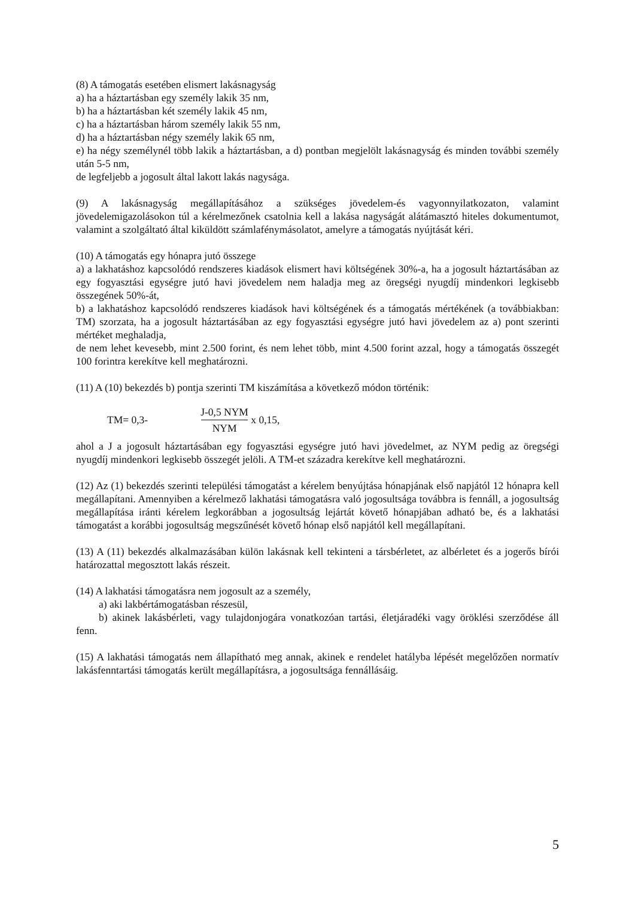(8) A támogatás esetében elismert lakásnagyság
a) ha a háztartásban egy személy lakik 35 nm,
b) ha a háztartásban két személy lakik 45 nm,
c) ha a háztartásban három személy lakik 55 nm,
d) ha a háztartásban négy személy lakik 65 nm,
e) ha négy személynél több lakik a háztartásban, a d) pontban megjelölt lakásnagyság és minden további személy után 5-5 nm,
de legfeljebb a jogosult által lakott lakás nagysága.
(9) A lakásnagyság megállapításához a szükséges jövedelem-és vagyonnyilatkozaton, valamint jövedelemigazolásokon túl a kérelmezőnek csatolnia kell a lakása nagyságát alátámasztó hiteles dokumentumot, valamint a szolgáltató által kiküldött számlafénymásolatot, amelyre a támogatás nyújtását kéri.
(10) A támogatás egy hónapra jutó összege
a) a lakhatáshoz kapcsolódó rendszeres kiadások elismert havi költségének 30%-a, ha a jogosult háztartásában az egy fogyasztási egységre jutó havi jövedelem nem haladja meg az öregségi nyugdíj mindenkori legkisebb összegének 50%-át,
b) a lakhatáshoz kapcsolódó rendszeres kiadások havi költségének és a támogatás mértékének (a továbbiakban: TM) szorzata, ha a jogosult háztartásában az egy fogyasztási egységre jutó havi jövedelem az a) pont szerinti mértéket meghaladja,
de nem lehet kevesebb, mint 2.500 forint, és nem lehet több, mint 4.500 forint azzal, hogy a támogatás összegét 100 forintra kerekítve kell meghatározni.
(11) A (10) bekezdés b) pontja szerinti TM kiszámítása a következő módon történik:
TM= 0,3- J-0,5 NYM NYM x 0,15,
ahol a J a jogosult háztartásában egy fogyasztási egységre jutó havi jövedelmet, az NYM pedig az öregségi nyugdíj mindenkori legkisebb összegét jelöli. A TM-et századra kerekítve kell meghatározni.
(12) Az (1) bekezdés szerinti települési támogatást a kérelem benyújtása hónapjának első napjától 12 hónapra kell megállapítani. Amennyiben a kérelmező lakhatási támogatásra való jogosultsága továbbra is fennáll, a jogosultság megállapítása iránti kérelem legkorábban a jogosultság lejártát követő hónapjában adható be, és a lakhatási támogatást a korábbi jogosultság megszűnését követő hónap első napjától kell megállapítani.
(13) A (11) bekezdés alkalmazásában külön lakásnak kell tekinteni a társbérletet, az albérletet és a jogerős bírói határozattal megosztott lakás részeit.
(14) A lakhatási támogatásra nem jogosult az a személy,
a) aki lakbértámogatásban részesül,
b) akinek lakásbérleti, vagy tulajdonjogára vonatkozóan tartási, életjáradéki vagy öröklési szerződése áll fenn.
(15) A lakhatási támogatás nem állapítható meg annak, akinek e rendelet hatályba lépését megelőzően normatív lakásfenntartási támogatás került megállapításra, a jogosultsága fennállásáig.
5